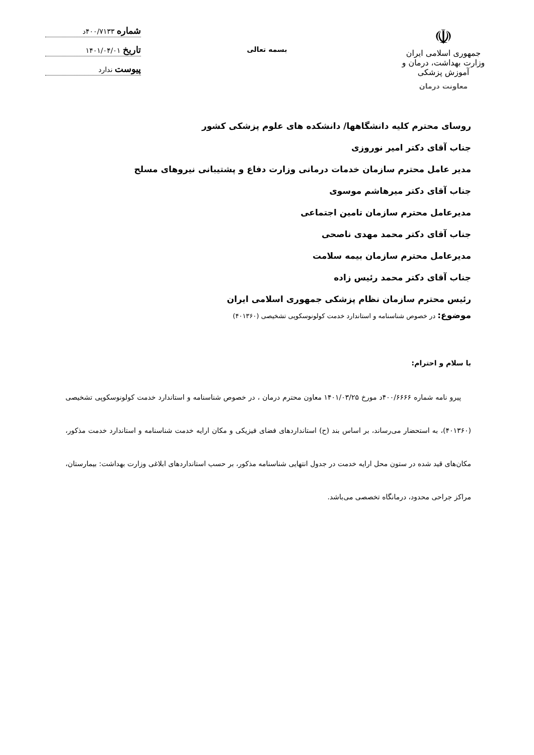☫
جمهوری اسلامی ایران
وزارت بهداشت، درمان و آموزش پزشکی
معاونت درمان
بسمه تعالی
شماره ۴۰۰/۷۱۳۳د
تاریخ ۱۴۰۱/۰۴/۰۱
پیوست ندارد
روسای محترم کلیه دانشگاهها/ دانشکده های علوم پزشکی کشور
جناب آقای دکتر امیر نوروزی
مدیر عامل محترم سازمان خدمات درمانی وزارت دفاع و پشتیبانی نیروهای مسلح
جناب آقای دکتر میرهاشم موسوی
مدیرعامل محترم سازمان تامین اجتماعی
جناب آقای دکتر محمد مهدی ناصحی
مدیرعامل محترم سازمان بیمه سلامت
جناب آقای دکتر محمد رئیس زاده
رئیس محترم سازمان نظام پزشکی جمهوری اسلامی ایران
موضوع: در خصوص شناسنامه و استاندارد خدمت کولونوسکوپی تشخیصی (۴۰۱۳۶۰)
با سلام و احترام:
پیرو نامه شماره ۴۰۰/۶۶۶۶د مورخ ۱۴۰۱/۰۳/۲۵ معاون محترم درمان ، در خصوص شناسنامه و استاندارد خدمت کولونوسکوپی تشخیصی (۴۰۱۳۶۰)، به استحضار می‌رساند، بر اساس بند (ح) استانداردهای فضای فیزیکی و مکان ارایه خدمت شناسنامه و استاندارد خدمت مذکور، مکان‌های قید شده در ستون محل ارایه خدمت در جدول انتهایی شناسنامه مذکور، بر حسب استانداردهای ابلاغی وزارت بهداشت: بیمارستان، مراکز جراحی محدود، درمانگاه تخصصی می‌باشد.